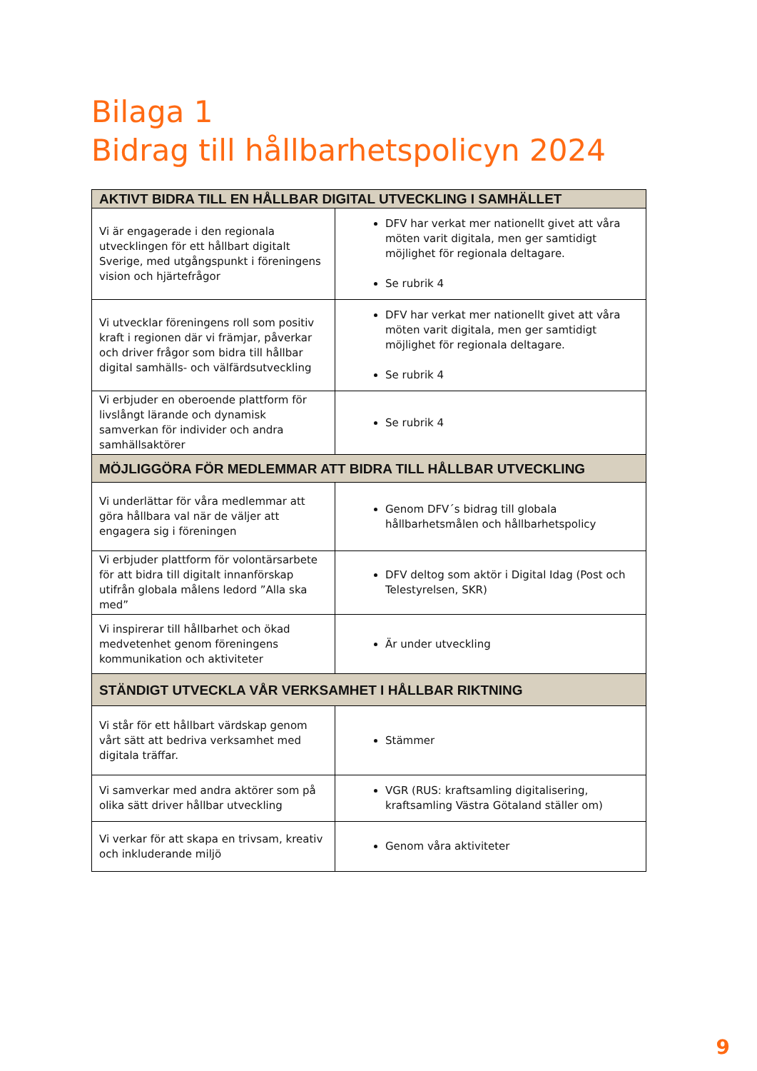Bilaga 1
Bidrag till hållbarhetspolicyn 2024
| AKTIVT BIDRA TILL EN HÅLLBAR DIGITAL UTVECKLING I SAMHÄLLET | |
| --- | --- |
| Vi är engagerade i den regionala utvecklingen för ett hållbart digitalt Sverige, med utgångspunkt i föreningens vision och hjärtefrågor | DFV har verkat mer nationellt givet att våra möten varit digitala, men ger samtidigt möjlighet för regionala deltagare. Se rubrik 4 |
| Vi utvecklar föreningens roll som positiv kraft i regionen där vi främjar, påverkar och driver frågor som bidra till hållbar digital samhälls- och välfärdsutveckling | DFV har verkat mer nationellt givet att våra möten varit digitala, men ger samtidigt möjlighet för regionala deltagare. Se rubrik 4 |
| Vi erbjuder en oberoende plattform för livslångt lärande och dynamisk samverkan för individer och andra samhällsaktörer | Se rubrik 4 |
| MÖJLIGGÖRA FÖR MEDLEMMAR ATT BIDRA TILL HÅLLBAR UTVECKLING | |
| Vi underlättar för våra medlemmar att göra hållbara val när de väljer att engagera sig i föreningen | Genom DFV´s bidrag till globala hållbarhetsmålen och hållbarhetspolicy |
| Vi erbjuder plattform för volontärsarbete för att bidra till digitalt innanförskap utifrån globala målens ledord ”Alla ska med” | DFV deltog som aktör i Digital Idag (Post och Telestyrelsen, SKR) |
| Vi inspirerar till hållbarhet och ökad medvetenhet genom föreningens kommunikation och aktiviteter | Är under utveckling |
| STÄNDIGT UTVECKLA VÅR VERKSAMHET I HÅLLBAR RIKTNING | |
| Vi står för ett hållbart värdskap genom vårt sätt att bedriva verksamhet med digitala träffar. | Stämmer |
| Vi samverkar med andra aktörer som på olika sätt driver hållbar utveckling | VGR (RUS: kraftsamling digitalisering, kraftsamling Västra Götaland ställer om) |
| Vi verkar för att skapa en trivsam, kreativ och inkluderande miljö | Genom våra aktiviteter |
9